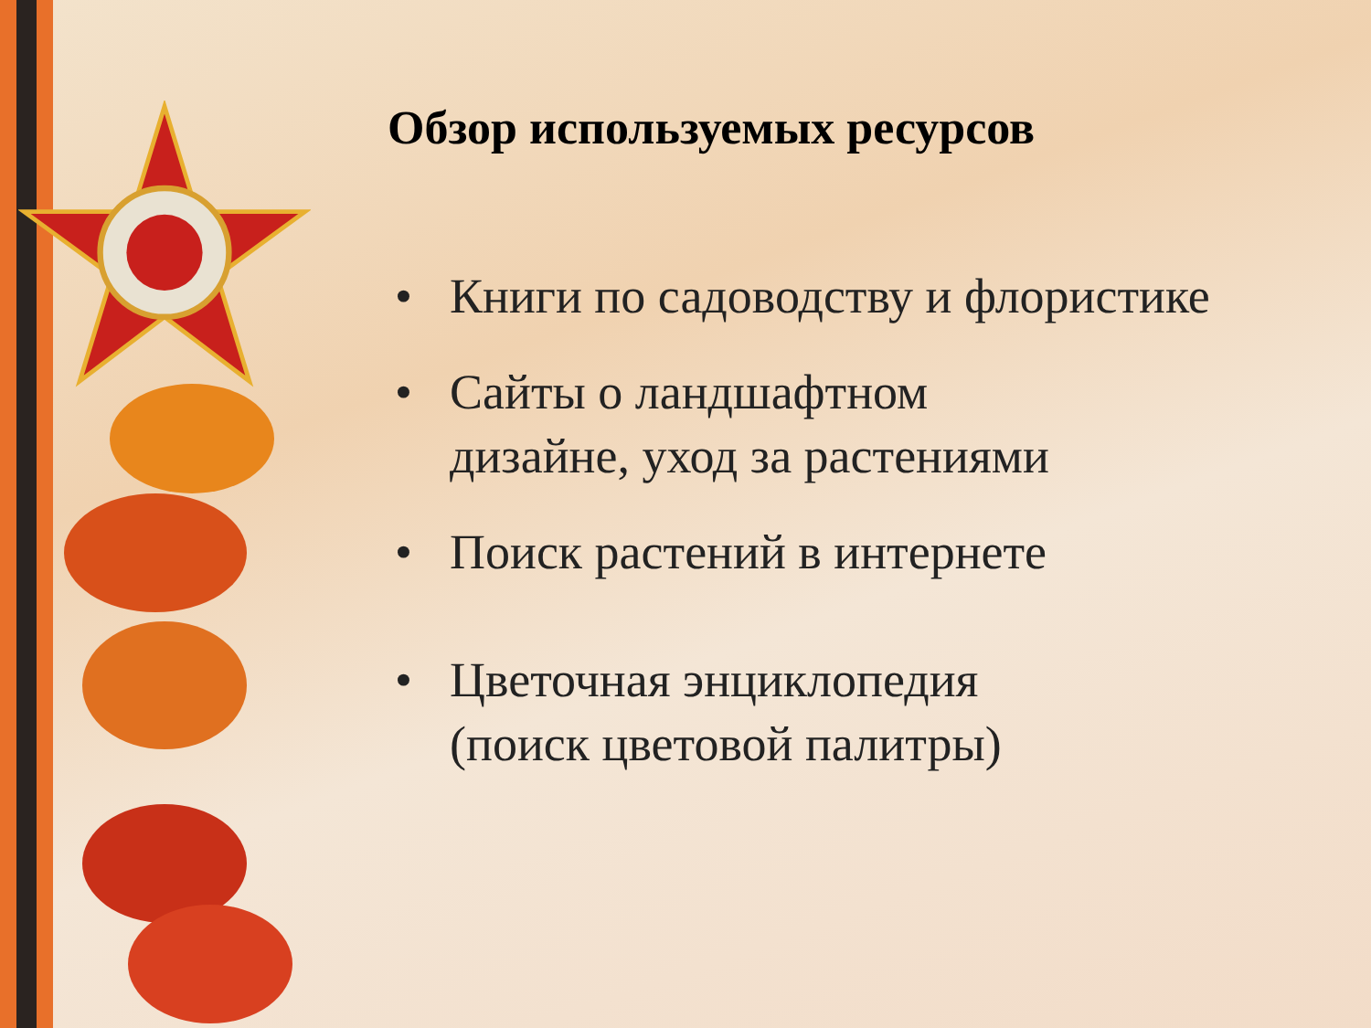Обзор используемых ресурсов
• Книги по садоводству и флористике
• Сайты о ландшафтном
дизайне, уход за растениями
• Поиск растений в интернете
• Цветочная энциклопедия
(поиск цветовой палитры)